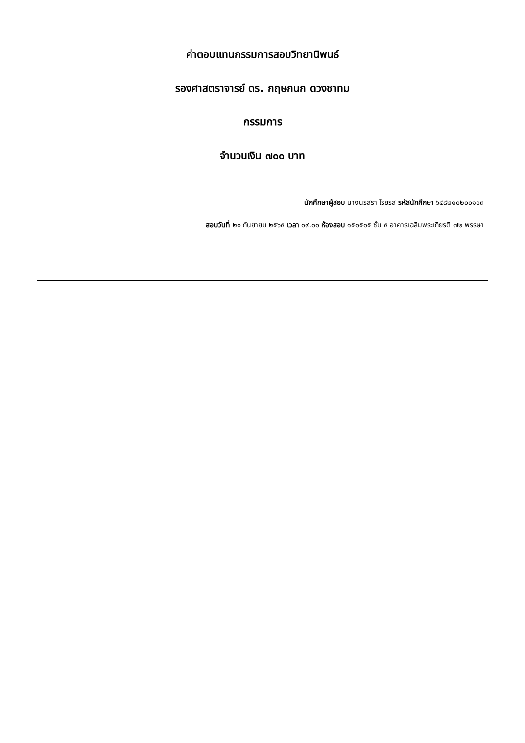ค่าตอบแทนกรรมการสอบวิทยานิพนธ์
รองศาสตราจารย์ ดร. กฤษกนก ดวงชาทม
กรรมการ
จำนวนเงิน ๗๐๐ บาท
นักศึกษาผู้สอบ นางนริสรา โรยรส รหัสนักศึกษา ๖๔๘๒๑๐๒๐๐๑๐๓
สอบวันที่ ๒๐ กันยายน ๒๕๖๕ เวลา ๐๙.๐๐ ห้องสอบ ๑๕๐๕๐๕ ชั้น ๕ อาคารเฉลิมพระเกียรติ ๗๒ พรรษา